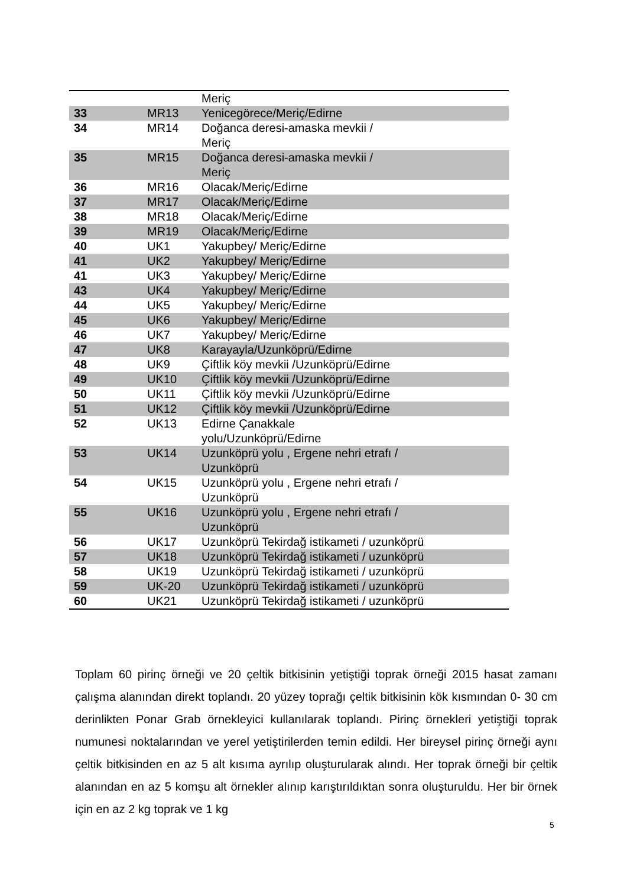| | | Meriç |
| 33 | MR13 | Yenicegörece/Meriç/Edirne |
| 34 | MR14 | Doğanca deresi-amaska mevkii / Meriç |
| 35 | MR15 | Doğanca deresi-amaska mevkii / Meriç |
| 36 | MR16 | Olacak/Meriç/Edirne |
| 37 | MR17 | Olacak/Meriç/Edirne |
| 38 | MR18 | Olacak/Meriç/Edirne |
| 39 | MR19 | Olacak/Meriç/Edirne |
| 40 | UK1 | Yakupbey/ Meriç/Edirne |
| 41 | UK2 | Yakupbey/ Meriç/Edirne |
| 41 | UK3 | Yakupbey/ Meriç/Edirne |
| 43 | UK4 | Yakupbey/ Meriç/Edirne |
| 44 | UK5 | Yakupbey/ Meriç/Edirne |
| 45 | UK6 | Yakupbey/ Meriç/Edirne |
| 46 | UK7 | Yakupbey/ Meriç/Edirne |
| 47 | UK8 | Karayayla/Uzunköprü/Edirne |
| 48 | UK9 | Çiftlik köy mevkii /Uzunköprü/Edirne |
| 49 | UK10 | Çiftlik köy mevkii /Uzunköprü/Edirne |
| 50 | UK11 | Çiftlik köy mevkii /Uzunköprü/Edirne |
| 51 | UK12 | Çiftlik köy mevkii /Uzunköprü/Edirne |
| 52 | UK13 | Edirne Çanakkale yolu/Uzunköprü/Edirne |
| 53 | UK14 | Uzunköprü yolu , Ergene nehri etrafı / Uzunköprü |
| 54 | UK15 | Uzunköprü yolu , Ergene nehri etrafı / Uzunköprü |
| 55 | UK16 | Uzunköprü yolu , Ergene nehri etrafı / Uzunköprü |
| 56 | UK17 | Uzunköprü Tekirdağ istikameti / uzunköprü |
| 57 | UK18 | Uzunköprü Tekirdağ istikameti / uzunköprü |
| 58 | UK19 | Uzunköprü Tekirdağ istikameti / uzunköprü |
| 59 | UK-20 | Uzunköprü Tekirdağ istikameti / uzunköprü |
| 60 | UK21 | Uzunköprü Tekirdağ istikameti / uzunköprü |
Toplam 60 pirinç örneği ve 20 çeltik bitkisinin yetiştiği toprak örneği 2015 hasat zamanı çalışma alanından direkt toplandı. 20 yüzey toprağı çeltik bitkisinin kök kısmından 0- 30 cm derinlikten Ponar Grab örnekleyici kullanılarak toplandı. Pirinç örnekleri yetiştiği toprak numunesi noktalarından ve yerel yetiştirilerden temin edildi. Her bireysel pirinç örneği aynı çeltik bitkisinden en az 5 alt kısıma ayrılıp oluşturularak alındı. Her toprak örneği bir çeltik alanından en az 5 komşu alt örnekler alınıp karıştırıldıktan sonra oluşturuldu. Her bir örnek için en az 2 kg toprak ve 1 kg
5